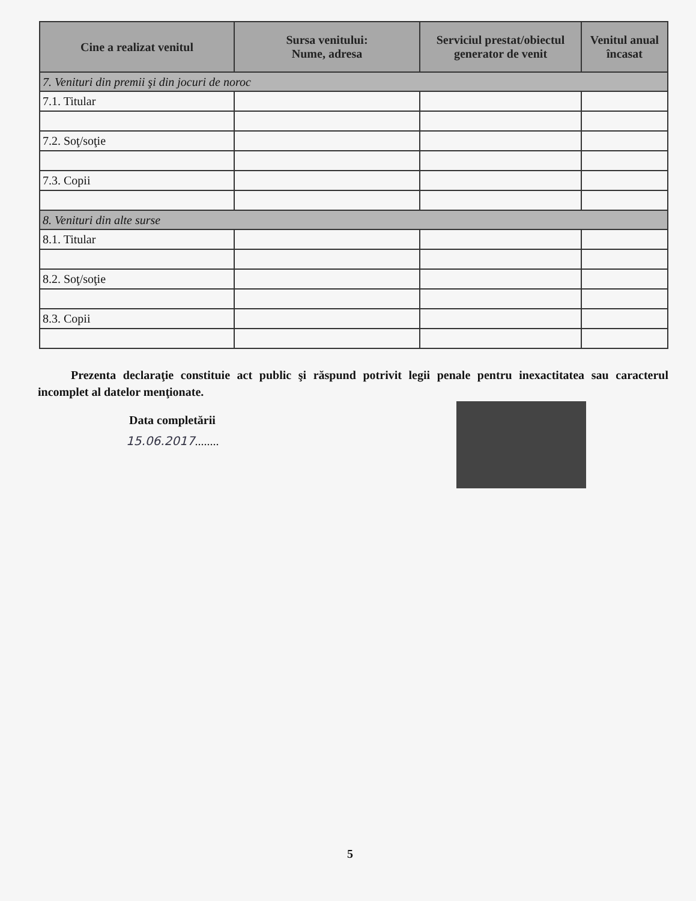| Cine a realizat venitul | Sursa venitului: Nume, adresa | Serviciul prestat/obiectul generator de venit | Venitul anual încasat |
| --- | --- | --- | --- |
| 7. Venituri din premii şi din jocuri de noroc | | | |
| 7.1. Titular | | | |
| 7.2. Soţ/soţie | | | |
| 7.3. Copii | | | |
| 8. Venituri din alte surse | | | |
| 8.1. Titular | | | |
| 8.2. Soţ/soţie | | | |
| 8.3. Copii | | | |
Prezenta declaraţie constituie act public şi răspund potrivit legii penale pentru inexactitatea sau caracterul incomplet al datelor menţionate.
Data completării
15.06.2017........
5